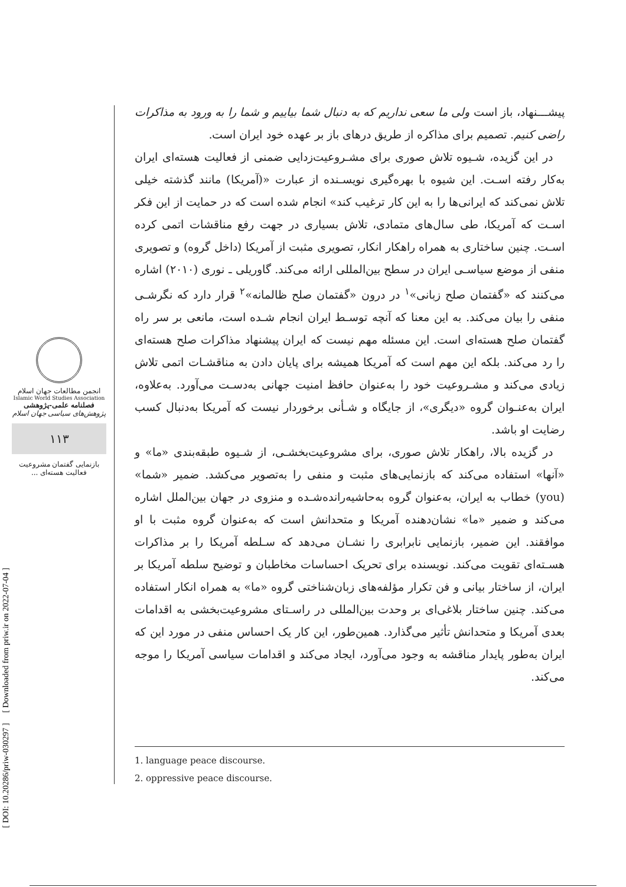پیشـــنهاد، باز است ولی ما سعی نداریم که به دنبال شما بیاییم و شما را به ورود به مذاکرات راضی کنیم. تصمیم برای مذاکره از طریق درهای باز بر عهده خود ایران است.
در این گزیده، شـیوه تلاش صوری برای مشـروعیت‌زدایی ضمنی از فعالیت هسته‌ای ایران به‌کار رفته اسـت. این شیوه با بهره‌گیری نویسـنده از عبارت «(آمریکا) مانند گذشته خیلی تلاش نمی‌کند که ایرانی‌ها را به این کار ترغیب کند» انجام شده است که در حمایت از این فکر اسـت که آمریکا، طی سال‌های متمادی، تلاش بسیاری در جهت رفع مناقشات اتمی کرده اسـت. چنین ساختاری به همراه راهکار انکار، تصویری مثبت از آمریکا (داخل گروه) و تصویری منفی از موضع سیاسـی ایران در سطح بین‌المللی ارائه می‌کند. گاوریلی ـ نوری (۲۰۱۰) اشاره می‌کنند که «گفتمان صلح زبانی»<sup>۱</sup> در درون «گفتمان صلح ظالمانه»<sup>۲</sup> قرار دارد که نگرشـی منفی را بیان می‌کند. به این معنا که آنچه توسـط ایران انجام شـده است، مانعی بر سر راه گفتمان صلح هسته‌ای است. این مسئله مهم نیست که ایران پیشنهاد مذاکرات صلح هسته‌ای را رد می‌کند. بلکه این مهم است که آمریکا همیشه برای پایان دادن به مناقشـات اتمی تلاش زیادی می‌کند و مشـروعیت خود را به‌عنوان حافظ امنیت جهانی به‌دسـت می‌آورد. به‌علاوه، ایران به‌عنـوان گروه «دیگری»، از جایگاه و شـأنی برخوردار نیست که آمریکا به‌دنبال کسب رضایت او باشد.
در گزیده بالا، راهکار تلاش صوری، برای مشروعیت‌بخشـی، از شـیوه طبقه‌بندی «ما» و «آنها» استفاده می‌کند که بازنمایی‌های مثبت و منفی را به‌تصویر می‌کشد. ضمیر «شما» (you) خطاب به ایران، به‌عنوان گروه به‌حاشیه‌رانده‌شـده و منزوی در جهان بین‌الملل اشاره می‌کند و ضمیر «ما» نشان‌دهنده آمریکا و متحدانش است که به‌عنوان گروه مثبت با او موافقند. این ضمیر، بازنمایی نابرابری را نشـان می‌دهد که سـلطه آمریکا را بر مذاکرات هسـته‌ای تقویت می‌کند. نویسنده برای تحریک احساسات مخاطبان و توضیح سلطه آمریکا بر ایران، از ساختار بیانی و فن تکرار مؤلفه‌های زبان‌شناختی گروه «ما» به همراه انکار استفاده می‌کند. چنین ساختار بلاغی‌ای بر وحدت بین‌المللی در راسـتای مشروعیت‌بخشی به اقدامات بعدی آمریکا و متحدانش تأثیر می‌گذارد. همین‌طور، این کار یک احساس منفی در مورد این که ایران به‌طور پایدار مناقشه به وجود می‌آورد، ایجاد می‌کند و اقدامات سیاسی آمریکا را موجه می‌کند.
انجمن مطالعات جهان اسلام
Islamic World Studies Association
فصلنامه علمی-پژوهشی
پژوهش‌های سیاسی جهان اسلام
۱۱۳
بازنمایی گفتمان مشروعیت فعالیت هسته‌ای ...
[ DOI: 10.20286/priw-030297 ] [ Downloaded from priw.ir on 2022-07-04 ]
1. language peace discourse.
2. oppressive peace discourse.